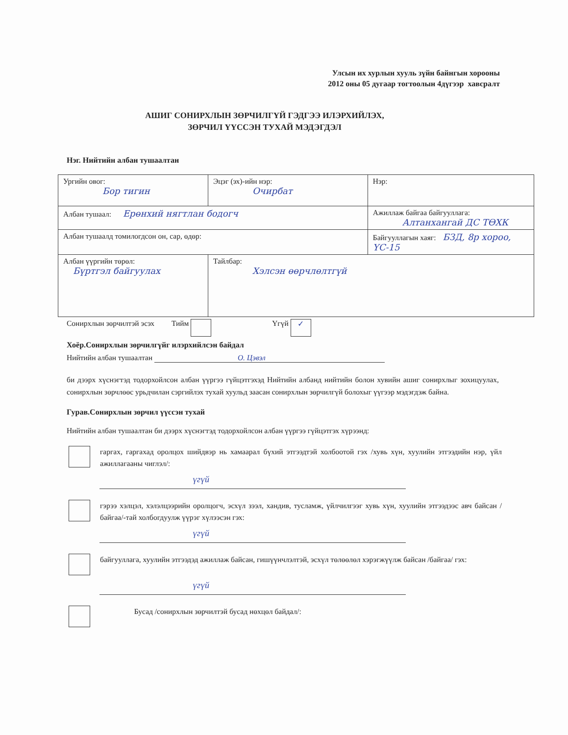Улсын их хурлын хууль зүйн байнгын хорооны
2012 оны 05 дугаар тогтоолын 4дүгээр хавсралт
АШИГ СОНИРХЛЫН ЗӨРЧИЛГҮЙ ГЭДГЭЭ ИЛЭРХИЙЛЭХ,
ЗӨРЧИЛ ҮҮССЭН ТУХАЙ МЭДЭГДЭЛ
Нэг. Нийтийн албан тушаалтан
| Ургийн овог: Бор тигин | Эцэг (эх)-ийн нэр: Очирбат | | Нэр: |
| Албан тушаал: Ерөнхий нягтлан бодогч | | Ажиллаж байгаа байгууллага: Алтанхангай ДС ТӨХК | |
| Албан тушаалд томилогдсон он, сар, өдөр: | | Байгууллагын хаяг: БЗД, 8р хороо, ҮС-15 | |
| Албан үүргийн төрөл: Бүртгэл байгуулах | Тайлбар: Хэлсэн өөрчлөлтгүй | | |
Сонирхлын зөрчилтэй эсэх Тийм Үгүй ✓
Хоёр.Сонирхлын зөрчилгүйг илэрхийлсэн байдал
Нийтийн албан тушаалтан О. Цэвэл
би дээрх хүснэгтэд тодорхойлсон албан үүргээ гүйцэтгэхэд Нийтийн албанд нийтийн болон хувийн ашиг сонирхлыг зохицуулах, сонирхлын зөрчлөөс урьдчилан сэргийлэх тухай хуульд заасан сонирхлын зөрчилгүй болохыг үүгээр мэдэгдэж байна.
Гурав.Сонирхлын зөрчил үүссэн тухай
Нийтийн албан тушаалтан би дээрх хүснэгтэд тодорхойлсон албан үүргээ гүйцэтгэх хүрээнд:
гаргах, гаргахад оролцох шийдвэр нь хамаарал бүхий этгээдтэй холбоотой гэх /хувь хүн, хуулийн этгээдийн нэр, үйл ажиллагааны чиглэл/:
үгүй
гэрээ хэлцэл, хэлэлцээрийн оролцогч, эсхүл зээл, хандив, тусламж, үйлчилгээг хувь хүн, хуулийн этгээдээс авч байсан /байгаа/-тай холбогдуулж үүрэг хүлээсэн гэх:
үгүй
байгууллага, хуулийн этгээдэд ажиллаж байсан, гишүүнчлэлтэй, эсхүл төлөөлөл хэрэгжүүлж байсан /байгаа/ гэх:
үгүй
Бусад /сонирхлын зөрчилтэй бусад нөхцөл байдал/: